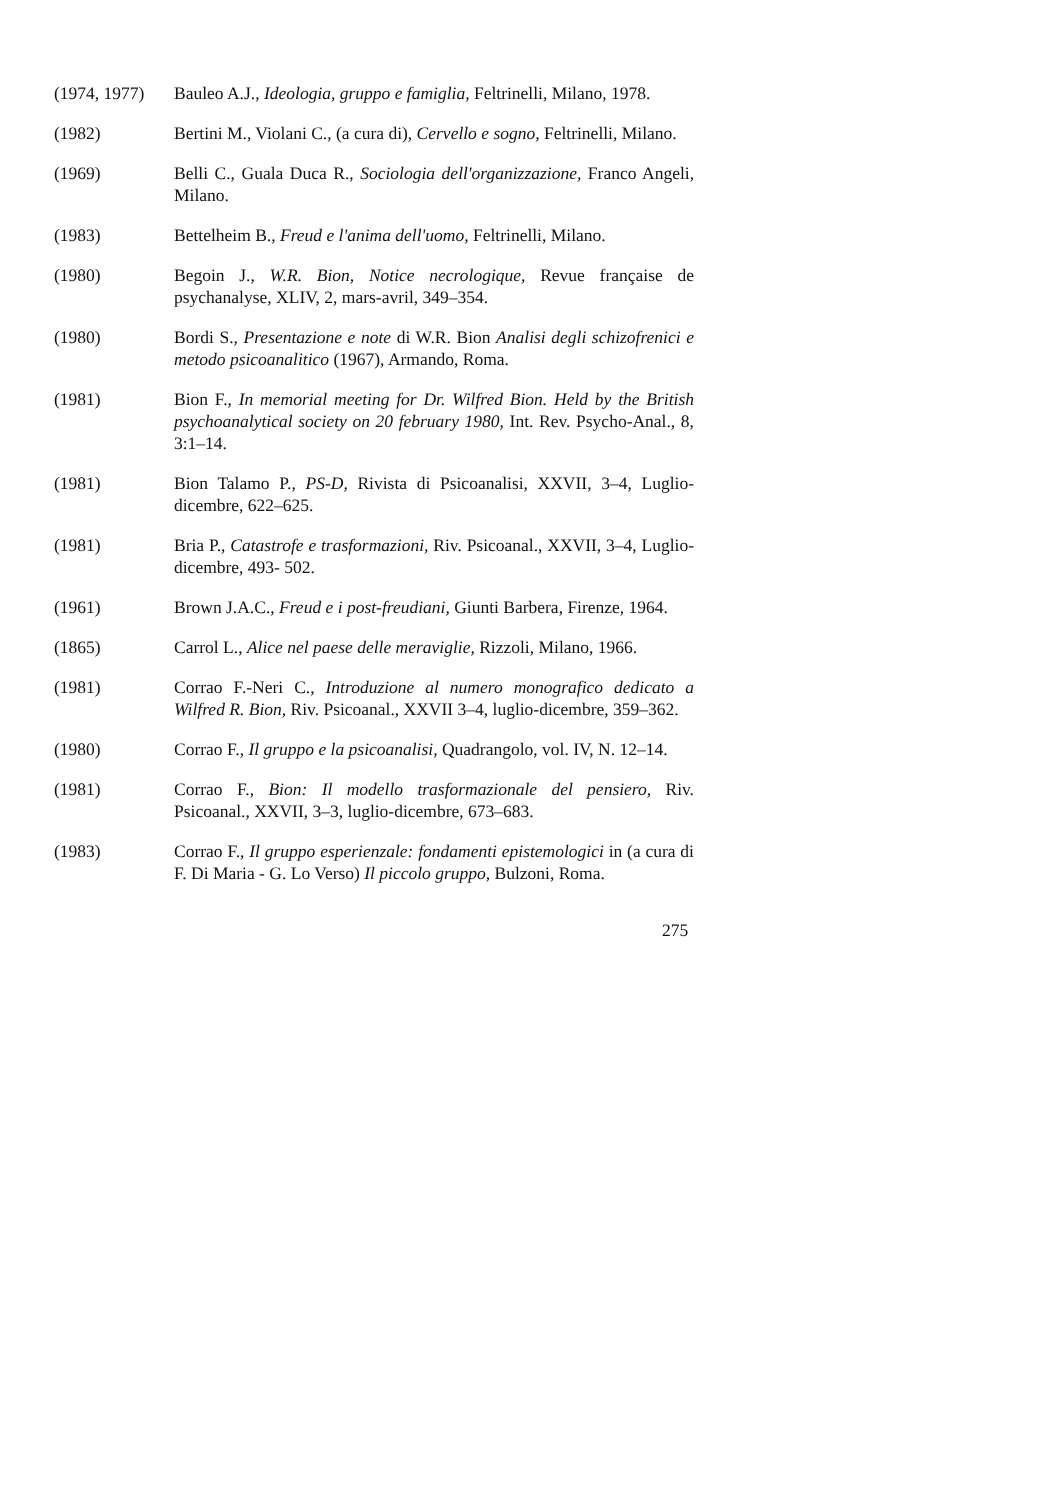(1974, 1977)
Bauleo A.J., Ideologia, gruppo e famiglia, Feltrinelli, Milano, 1978.
(1982) Bertini M., Violani C., (a cura di), Cervello e sogno, Feltrinelli, Milano.
(1969) Belli C., Guala Duca R., Sociologia dell'organizzazione, Franco Angeli, Milano.
(1983) Bettelheim B., Freud e l'anima dell'uomo, Feltrinelli, Milano.
(1980) Begoin J., W.R. Bion, Notice necrologique, Revue française de psychanalyse, XLIV, 2, mars-avril, 349–354.
(1980) Bordi S., Presentazione e note di W.R. Bion Analisi degli schizofrenici e metodo psicoanalitico (1967), Armando, Roma.
(1981) Bion F., In memorial meeting for Dr. Wilfred Bion. Held by the British psychoanalytical society on 20 february 1980, Int. Rev. Psycho-Anal., 8, 3:1–14.
(1981) Bion Talamo P., PS-D, Rivista di Psicoanalisi, XXVII, 3–4, Luglio-dicembre, 622–625.
(1981) Bria P., Catastrofe e trasformazioni, Riv. Psicoanal., XXVII, 3–4, Luglio-dicembre, 493- 502.
(1961) Brown J.A.C., Freud e i post-freudiani, Giunti Barbera, Firenze, 1964.
(1865) Carrol L., Alice nel paese delle meraviglie, Rizzoli, Milano, 1966.
(1981) Corrao F.-Neri C., Introduzione al numero monografico dedicato a Wilfred R. Bion, Riv. Psicoanal., XXVII 3–4, luglio-dicembre, 359–362.
(1980) Corrao F., Il gruppo e la psicoanalisi, Quadrangolo, vol. IV, N. 12–14.
(1981) Corrao F., Bion: Il modello trasformazionale del pensiero, Riv. Psicoanal., XXVII, 3–3, luglio-dicembre, 673–683.
(1983) Corrao F., Il gruppo esperienzale: fondamenti epistemologici in (a cura di F. Di Maria - G. Lo Verso) Il piccolo gruppo, Bulzoni, Roma.
275